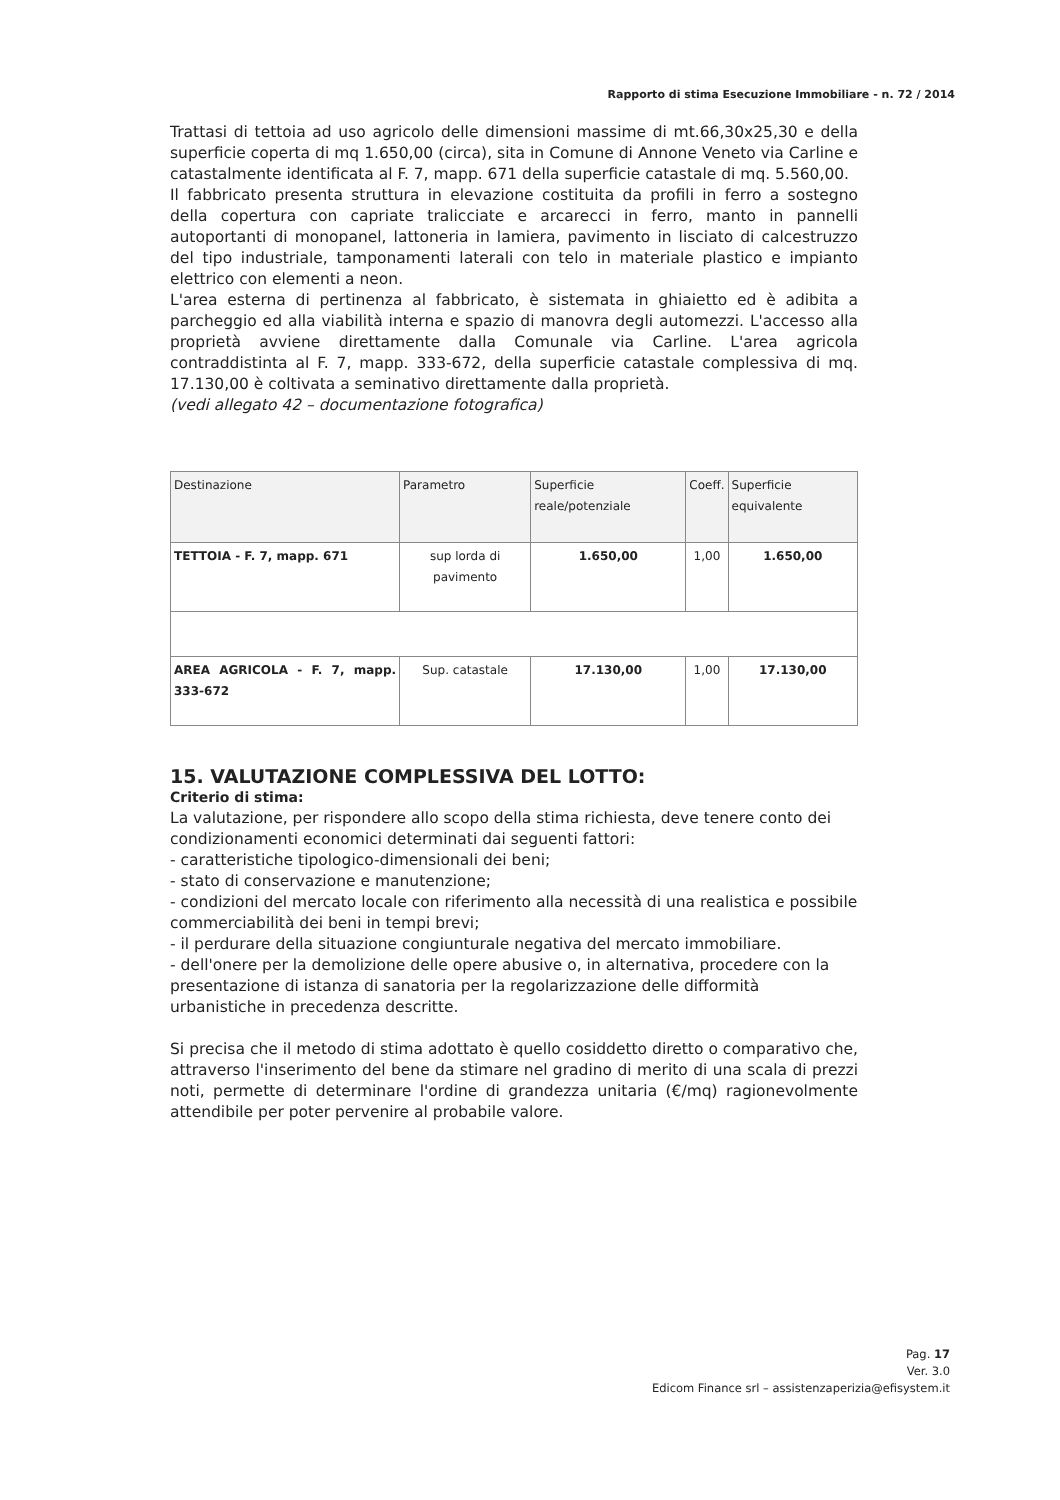Rapporto di stima Esecuzione Immobiliare - n. 72 / 2014
Trattasi di tettoia ad uso agricolo delle dimensioni massime di mt.66,30x25,30 e della superficie coperta di mq 1.650,00 (circa), sita in Comune di Annone Veneto via Carline e catastalmente identificata al F. 7, mapp. 671 della superficie catastale di mq. 5.560,00.
Il fabbricato presenta struttura in elevazione costituita da profili in ferro a sostegno della copertura con capriate tralicciate e arcarecci in ferro, manto in pannelli autoportanti di monopanel, lattoneria in lamiera, pavimento in lisciato di calcestruzzo del tipo industriale, tamponamenti laterali con telo in materiale plastico e impianto elettrico con elementi a neon.
L'area esterna di pertinenza al fabbricato, è sistemata in ghiaietto ed è adibita a parcheggio ed alla viabilità interna e spazio di manovra degli automezzi. L'accesso alla proprietà avviene direttamente dalla Comunale via Carline. L'area agricola contraddistinta al F. 7, mapp. 333-672, della superficie catastale complessiva di mq. 17.130,00 è coltivata a seminativo direttamente dalla proprietà.
(vedi allegato 42 – documentazione fotografica)
| Destinazione | Parametro | Superficie reale/potenziale | Coeff. | Superficie equivalente |
| --- | --- | --- | --- | --- |
| TETTOIA - F. 7, mapp. 671 | sup lorda di pavimento | 1.650,00 | 1,00 | 1.650,00 |
| AREA AGRICOLA - F. 7, mapp. 333-672 | Sup. catastale | 17.130,00 | 1,00 | 17.130,00 |
15. VALUTAZIONE COMPLESSIVA DEL LOTTO:
Criterio di stima:
La valutazione, per rispondere allo scopo della stima richiesta, deve tenere conto dei condizionamenti economici determinati dai seguenti fattori:
- caratteristiche tipologico-dimensionali dei beni;
- stato di conservazione e manutenzione;
- condizioni del mercato locale con riferimento alla necessità di una realistica e possibile commerciabilità dei beni in tempi brevi;
- il perdurare della situazione congiunturale negativa del mercato immobiliare.
- dell'onere per la demolizione delle opere abusive o, in alternativa, procedere con la presentazione di istanza di sanatoria per la regolarizzazione delle difformità urbanistiche in precedenza descritte.
Si precisa che il metodo di stima adottato è quello cosiddetto diretto o comparativo che, attraverso l'inserimento del bene da stimare nel gradino di merito di una scala di prezzi noti, permette di determinare l'ordine di grandezza unitaria (€/mq) ragionevolmente attendibile per poter pervenire al probabile valore.
Pag. 17
Ver. 3.0
Edicom Finance srl – assistenzaperizia@efisystem.it